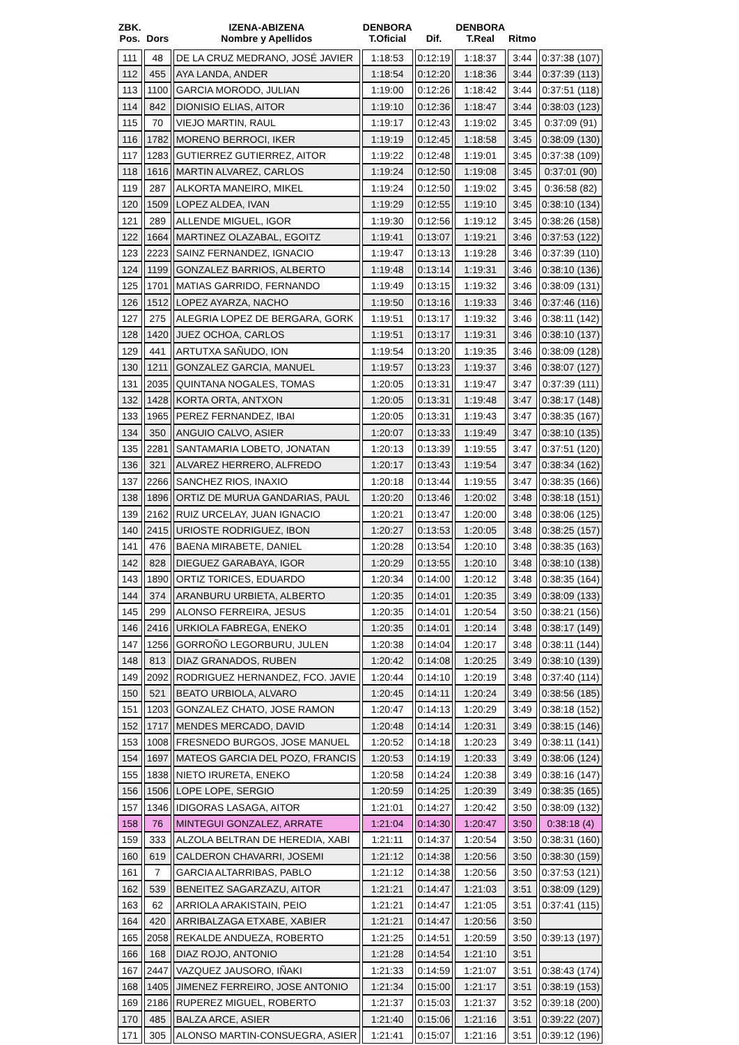| ZBK. Pos. | Dors | IZENA-ABIZENA Nombre y Apellidos | DENBORA T.Oficial | Dif. | DENBORA T.Real | Ritmo | |
| --- | --- | --- | --- | --- | --- | --- | --- |
| 111 | 48 | DE LA CRUZ MEDRANO, JOSÉ JAVIER | 1:18:53 | 0:12:19 | 1:18:37 | 3:44 | 0:37:38 (107) |
| 112 | 455 | AYA LANDA, ANDER | 1:18:54 | 0:12:20 | 1:18:36 | 3:44 | 0:37:39 (113) |
| 113 | 1100 | GARCIA MORODO, JULIAN | 1:19:00 | 0:12:26 | 1:18:42 | 3:44 | 0:37:51 (118) |
| 114 | 842 | DIONISIO ELIAS, AITOR | 1:19:10 | 0:12:36 | 1:18:47 | 3:44 | 0:38:03 (123) |
| 115 | 70 | VIEJO MARTIN, RAUL | 1:19:17 | 0:12:43 | 1:19:02 | 3:45 | 0:37:09 (91) |
| 116 | 1782 | MORENO BERROCI, IKER | 1:19:19 | 0:12:45 | 1:18:58 | 3:45 | 0:38:09 (130) |
| 117 | 1283 | GUTIERREZ GUTIERREZ, AITOR | 1:19:22 | 0:12:48 | 1:19:01 | 3:45 | 0:37:38 (109) |
| 118 | 1616 | MARTIN ALVAREZ, CARLOS | 1:19:24 | 0:12:50 | 1:19:08 | 3:45 | 0:37:01 (90) |
| 119 | 287 | ALKORTA MANEIRO, MIKEL | 1:19:24 | 0:12:50 | 1:19:02 | 3:45 | 0:36:58 (82) |
| 120 | 1509 | LOPEZ ALDEA, IVAN | 1:19:29 | 0:12:55 | 1:19:10 | 3:45 | 0:38:10 (134) |
| 121 | 289 | ALLENDE MIGUEL, IGOR | 1:19:30 | 0:12:56 | 1:19:12 | 3:45 | 0:38:26 (158) |
| 122 | 1664 | MARTINEZ OLAZABAL, EGOITZ | 1:19:41 | 0:13:07 | 1:19:21 | 3:46 | 0:37:53 (122) |
| 123 | 2223 | SAINZ FERNANDEZ, IGNACIO | 1:19:47 | 0:13:13 | 1:19:28 | 3:46 | 0:37:39 (110) |
| 124 | 1199 | GONZALEZ BARRIOS, ALBERTO | 1:19:48 | 0:13:14 | 1:19:31 | 3:46 | 0:38:10 (136) |
| 125 | 1701 | MATIAS GARRIDO, FERNANDO | 1:19:49 | 0:13:15 | 1:19:32 | 3:46 | 0:38:09 (131) |
| 126 | 1512 | LOPEZ AYARZA, NACHO | 1:19:50 | 0:13:16 | 1:19:33 | 3:46 | 0:37:46 (116) |
| 127 | 275 | ALEGRIA LOPEZ DE BERGARA, GORK | 1:19:51 | 0:13:17 | 1:19:32 | 3:46 | 0:38:11 (142) |
| 128 | 1420 | JUEZ OCHOA, CARLOS | 1:19:51 | 0:13:17 | 1:19:31 | 3:46 | 0:38:10 (137) |
| 129 | 441 | ARTUTXA SAÑUDO, ION | 1:19:54 | 0:13:20 | 1:19:35 | 3:46 | 0:38:09 (128) |
| 130 | 1211 | GONZALEZ GARCIA, MANUEL | 1:19:57 | 0:13:23 | 1:19:37 | 3:46 | 0:38:07 (127) |
| 131 | 2035 | QUINTANA NOGALES, TOMAS | 1:20:05 | 0:13:31 | 1:19:47 | 3:47 | 0:37:39 (111) |
| 132 | 1428 | KORTA ORTA, ANTXON | 1:20:05 | 0:13:31 | 1:19:48 | 3:47 | 0:38:17 (148) |
| 133 | 1965 | PEREZ FERNANDEZ, IBAI | 1:20:05 | 0:13:31 | 1:19:43 | 3:47 | 0:38:35 (167) |
| 134 | 350 | ANGUIO CALVO, ASIER | 1:20:07 | 0:13:33 | 1:19:49 | 3:47 | 0:38:10 (135) |
| 135 | 2281 | SANTAMARIA LOBETO, JONATAN | 1:20:13 | 0:13:39 | 1:19:55 | 3:47 | 0:37:51 (120) |
| 136 | 321 | ALVAREZ HERRERO, ALFREDO | 1:20:17 | 0:13:43 | 1:19:54 | 3:47 | 0:38:34 (162) |
| 137 | 2266 | SANCHEZ RIOS, INAXIO | 1:20:18 | 0:13:44 | 1:19:55 | 3:47 | 0:38:35 (166) |
| 138 | 1896 | ORTIZ DE MURUA GANDARIAS, PAUL | 1:20:20 | 0:13:46 | 1:20:02 | 3:48 | 0:38:18 (151) |
| 139 | 2162 | RUIZ URCELAY, JUAN IGNACIO | 1:20:21 | 0:13:47 | 1:20:00 | 3:48 | 0:38:06 (125) |
| 140 | 2415 | URIOSTE RODRIGUEZ, IBON | 1:20:27 | 0:13:53 | 1:20:05 | 3:48 | 0:38:25 (157) |
| 141 | 476 | BAENA MIRABETE, DANIEL | 1:20:28 | 0:13:54 | 1:20:10 | 3:48 | 0:38:35 (163) |
| 142 | 828 | DIEGUEZ GARABAYA, IGOR | 1:20:29 | 0:13:55 | 1:20:10 | 3:48 | 0:38:10 (138) |
| 143 | 1890 | ORTIZ TORICES, EDUARDO | 1:20:34 | 0:14:00 | 1:20:12 | 3:48 | 0:38:35 (164) |
| 144 | 374 | ARANBURU URBIETA, ALBERTO | 1:20:35 | 0:14:01 | 1:20:35 | 3:49 | 0:38:09 (133) |
| 145 | 299 | ALONSO FERREIRA, JESUS | 1:20:35 | 0:14:01 | 1:20:54 | 3:50 | 0:38:21 (156) |
| 146 | 2416 | URKIOLA FABREGA, ENEKO | 1:20:35 | 0:14:01 | 1:20:14 | 3:48 | 0:38:17 (149) |
| 147 | 1256 | GORROÑO LEGORBURU, JULEN | 1:20:38 | 0:14:04 | 1:20:17 | 3:48 | 0:38:11 (144) |
| 148 | 813 | DIAZ GRANADOS, RUBEN | 1:20:42 | 0:14:08 | 1:20:25 | 3:49 | 0:38:10 (139) |
| 149 | 2092 | RODRIGUEZ HERNANDEZ, FCO. JAVIE | 1:20:44 | 0:14:10 | 1:20:19 | 3:48 | 0:37:40 (114) |
| 150 | 521 | BEATO URBIOLA, ALVARO | 1:20:45 | 0:14:11 | 1:20:24 | 3:49 | 0:38:56 (185) |
| 151 | 1203 | GONZALEZ CHATO, JOSE RAMON | 1:20:47 | 0:14:13 | 1:20:29 | 3:49 | 0:38:18 (152) |
| 152 | 1717 | MENDES MERCADO, DAVID | 1:20:48 | 0:14:14 | 1:20:31 | 3:49 | 0:38:15 (146) |
| 153 | 1008 | FRESNEDO BURGOS, JOSE MANUEL | 1:20:52 | 0:14:18 | 1:20:23 | 3:49 | 0:38:11 (141) |
| 154 | 1697 | MATEOS GARCIA DEL POZO, FRANCIS | 1:20:53 | 0:14:19 | 1:20:33 | 3:49 | 0:38:06 (124) |
| 155 | 1838 | NIETO IRURETA, ENEKO | 1:20:58 | 0:14:24 | 1:20:38 | 3:49 | 0:38:16 (147) |
| 156 | 1506 | LOPE LOPE, SERGIO | 1:20:59 | 0:14:25 | 1:20:39 | 3:49 | 0:38:35 (165) |
| 157 | 1346 | IDIGORAS LASAGA, AITOR | 1:21:01 | 0:14:27 | 1:20:42 | 3:50 | 0:38:09 (132) |
| 158 | 76 | MINTEGUI GONZALEZ, ARRATE | 1:21:04 | 0:14:30 | 1:20:47 | 3:50 | 0:38:18 (4) |
| 159 | 333 | ALZOLA BELTRAN DE HEREDIA, XABI | 1:21:11 | 0:14:37 | 1:20:54 | 3:50 | 0:38:31 (160) |
| 160 | 619 | CALDERON CHAVARRI, JOSEMI | 1:21:12 | 0:14:38 | 1:20:56 | 3:50 | 0:38:30 (159) |
| 161 | 7 | GARCIA ALTARRIBAS, PABLO | 1:21:12 | 0:14:38 | 1:20:56 | 3:50 | 0:37:53 (121) |
| 162 | 539 | BENEITEZ SAGARZAZU, AITOR | 1:21:21 | 0:14:47 | 1:21:03 | 3:51 | 0:38:09 (129) |
| 163 | 62 | ARRIOLA ARAKISTAIN, PEIO | 1:21:21 | 0:14:47 | 1:21:05 | 3:51 | 0:37:41 (115) |
| 164 | 420 | ARRIBALZAGA ETXABE, XABIER | 1:21:21 | 0:14:47 | 1:20:56 | 3:50 | |
| 165 | 2058 | REKALDE ANDUEZA, ROBERTO | 1:21:25 | 0:14:51 | 1:20:59 | 3:50 | 0:39:13 (197) |
| 166 | 168 | DIAZ ROJO, ANTONIO | 1:21:28 | 0:14:54 | 1:21:10 | 3:51 | |
| 167 | 2447 | VAZQUEZ JAUSORO, IÑAKI | 1:21:33 | 0:14:59 | 1:21:07 | 3:51 | 0:38:43 (174) |
| 168 | 1405 | JIMENEZ FERREIRO, JOSE ANTONIO | 1:21:34 | 0:15:00 | 1:21:17 | 3:51 | 0:38:19 (153) |
| 169 | 2186 | RUPEREZ MIGUEL, ROBERTO | 1:21:37 | 0:15:03 | 1:21:37 | 3:52 | 0:39:18 (200) |
| 170 | 485 | BALZA ARCE, ASIER | 1:21:40 | 0:15:06 | 1:21:16 | 3:51 | 0:39:22 (207) |
| 171 | 305 | ALONSO MARTIN-CONSUEGRA, ASIER | 1:21:41 | 0:15:07 | 1:21:16 | 3:51 | 0:39:12 (196) |